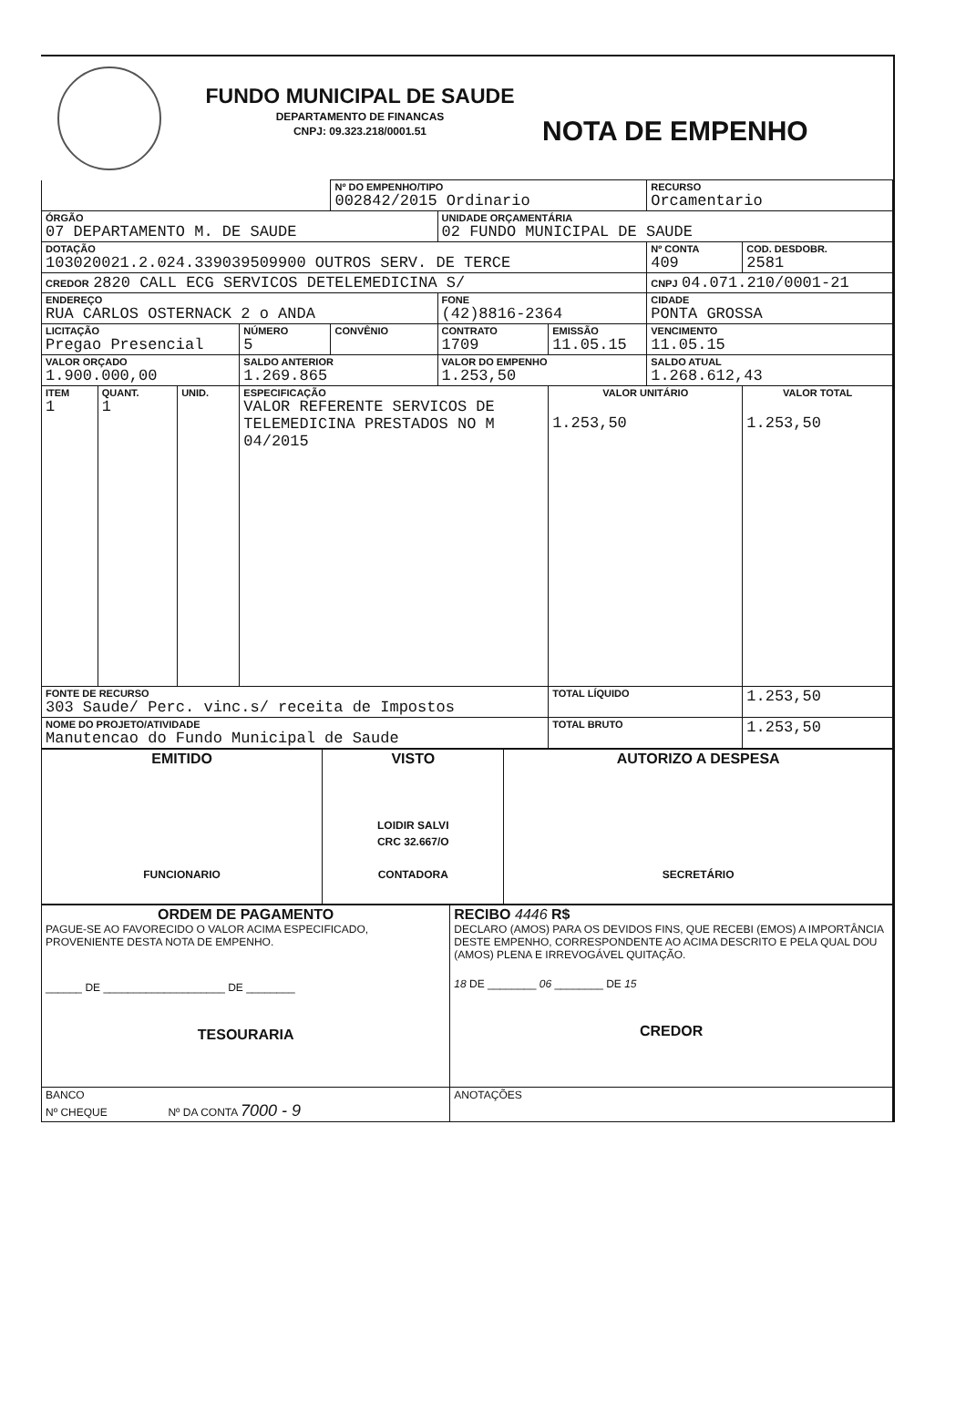FUNDO MUNICIPAL DE SAUDE
DEPARTAMENTO DE FINANCAS
CNPJ: 09.323.218/0001.51
NOTA DE EMPENHO
| | | | | Nº DO EMPENHO/TIPO 002842/2015 Ordinario | | | RECURSO Orcamentario | |
| ÓRGÃO 07 DEPARTAMENTO M. DE SAUDE | | | | | UNIDADE ORÇAMENTÁRIA 02 FUNDO MUNICIPAL DE SAUDE | | | |
| DOTAÇÃO 103020021.2.024.339039509900 OUTROS SERV. DE TERCE | | | | | | | Nº CONTA 409 | COD. DESDOBR. 2581 |
| CREDOR 2820 CALL ECG SERVICOS DETELEMEDICINA S/ | | | | | | | CNPJ 04.071.210/0001-21 | |
| ENDEREÇO RUA CARLOS OSTERNACK 2 o ANDA | | | | | FONE (42)8816-2364 | | CIDADE PONTA GROSSA | |
| LICITAÇÃO Pregao Presencial | | | NÚMERO 5 | CONVÊNIO | CONTRATO 1709 | EMISSÃO 11.05.15 | VENCIMENTO 11.05.15 | |
| VALOR ORÇADO 1.900.000,00 | | | SALDO ANTERIOR 1.269.865 | | VALOR DO EMPENHO 1.253,50 | | SALDO ATUAL 1.268.612,43 | |
| ITEM 1 | QUANT. 1 | UNID. | ESPECIFICAÇÃO VALOR REFERENTE SERVICOS DE TELEMEDICINA PRESTADOS NO M 04/2015 | | | VALOR UNITÁRIO 1.253,50 | | VALOR TOTAL 1.253,50 |
| FONTE DE RECURSO 303 Saude/ Perc. vinc.s/ receita de Impostos | | | | | | TOTAL LÍQUIDO | | 1.253,50 |
| NOME DO PROJETO/ATIVIDADE Manutencao do Fundo Municipal de Saude | | | | | | TOTAL BRUTO | | 1.253,50 |
| EMITIDO FUNCIONARIO | VISTO LOIDIR SALVI CRC 32.667/O CONTADORA | AUTORIZO A DESPESA SECRETÁRIO |
| ORDEM DE PAGAMENTO PAGUE-SE AO FAVORECIDO O VALOR ACIMA ESPECIFICADO, PROVENIENTE DESTA NOTA DE EMPENHO. ______ DE ____________________ DE ________ TESOURARIA | RECIBO 4446 R$ DECLARO (AMOS) PARA OS DEVIDOS FINS, QUE RECEBI (EMOS) A IMPORTÂNCIA DESTE EMPENHO, CORRESPONDENTE AO ACIMA DESCRITO E PELA QUAL DOU (AMOS) PLENA E IRREVOGÁVEL QUITAÇÃO. 18 DE ________ 06 ________ DE 15 CREDOR |
| BANCO Nº CHEQUE Nº DA CONTA 7000 - 9 | ANOTAÇÕES |